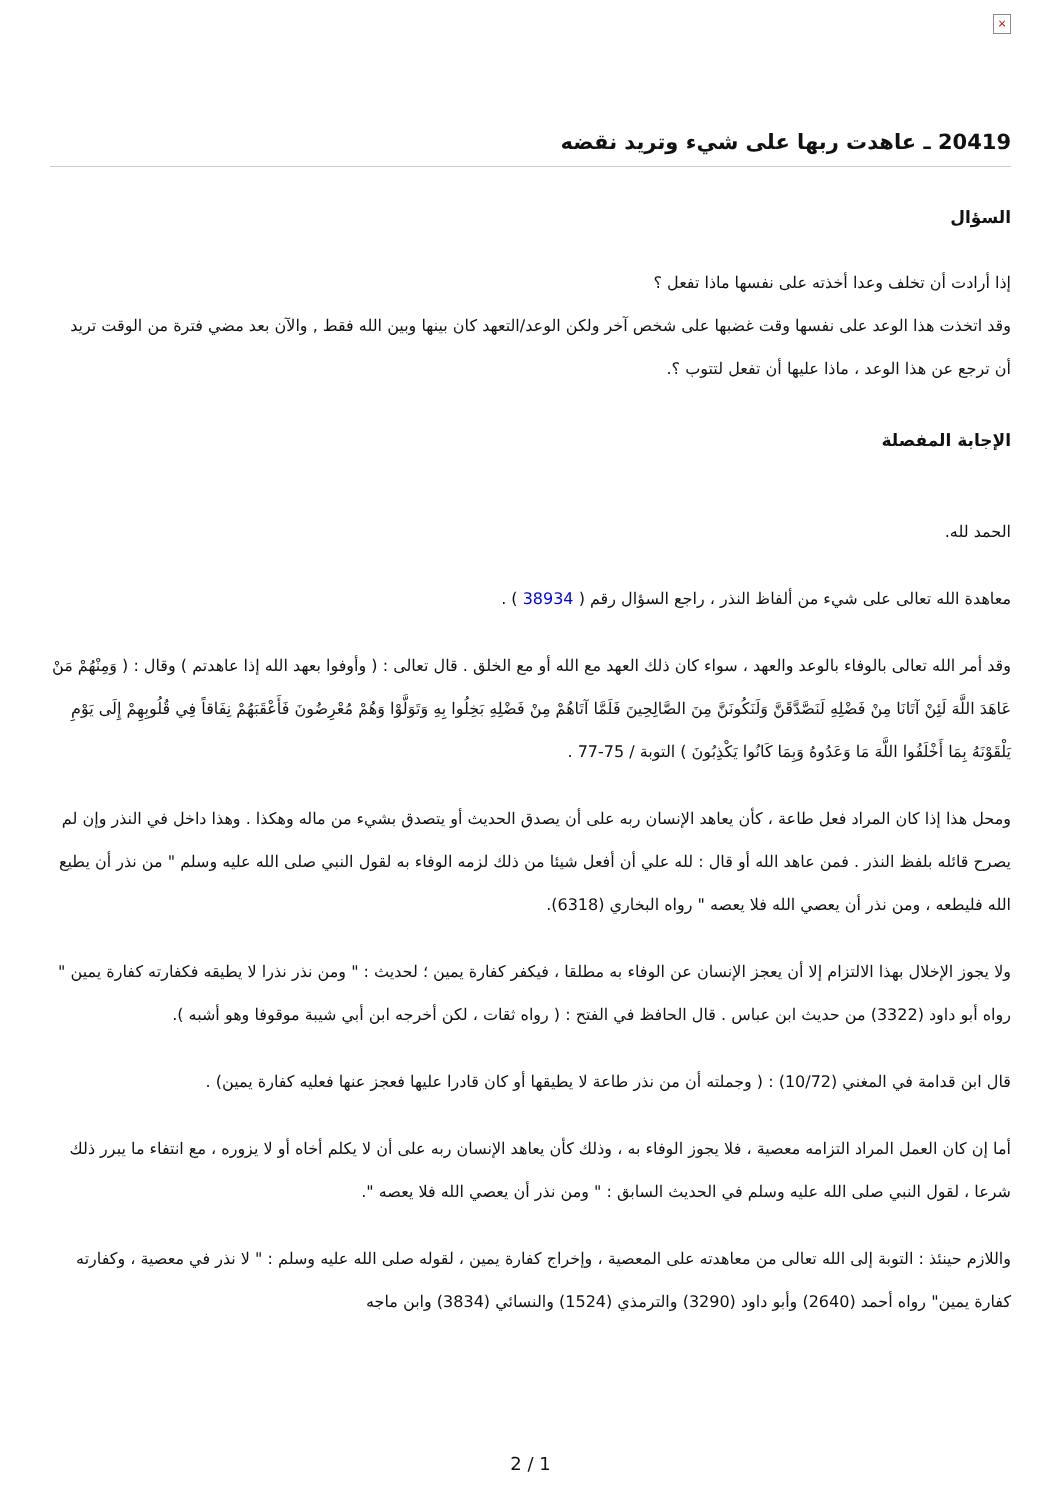×
20419 ـ عاهدت ربها على شيء وتريد نقضه
السؤال
إذا أرادت أن تخلف وعدا أخذته على نفسها ماذا تفعل ؟
وقد اتخذت هذا الوعد على نفسها وقت غضبها على شخص آخر ولكن الوعد/التعهد كان بينها وبين الله فقط , والآن بعد مضي فترة من الوقت تريد أن ترجع عن هذا الوعد ، ماذا عليها أن تفعل لتتوب ؟.
الإجابة المفصلة
الحمد لله.
معاهدة الله تعالى على شيء من ألفاظ النذر ، راجع السؤال رقم ( 38934 ) .
وقد أمر الله تعالى بالوفاء بالوعد والعهد ، سواء كان ذلك العهد مع الله أو مع الخلق . قال تعالى : ( وأوفوا بعهد الله إذا عاهدتم ) وقال : ( وَمِنْهُمْ مَنْ عَاهَدَ اللَّهَ لَئِنْ آتَانَا مِنْ فَضْلِهِ لَنَصَّدَّقَنَّ وَلَنَكُونَنَّ مِنَ الصَّالِحِينَ فَلَمَّا آتَاهُمْ مِنْ فَضْلِهِ بَخِلُوا بِهِ وَتَوَلَّوْا وَهُمْ مُعْرِضُونَ فَأَعْقَبَهُمْ نِفَاقاً فِي قُلُوبِهِمْ إِلَى يَوْمِ يَلْقَوْنَهُ بِمَا أَخْلَفُوا اللَّهَ مَا وَعَدُوهُ وَبِمَا كَانُوا يَكْذِبُونَ ) التوبة / 75-77 .
ومحل هذا إذا كان المراد فعل طاعة ، كأن يعاهد الإنسان ربه على أن يصدق الحديث أو يتصدق بشيء من ماله وهكذا . وهذا داخل في النذر وإن لم يصرح قائله بلفظ النذر . فمن عاهد الله أو قال : لله علي أن أفعل شيئا من ذلك لزمه الوفاء به لقول النبي صلى الله عليه وسلم " من نذر أن يطيع الله فليطعه ، ومن نذر أن يعصي الله فلا يعصه " رواه البخاري (6318).
ولا يجوز الإخلال بهذا الالتزام إلا أن يعجز الإنسان عن الوفاء به مطلقا ، فيكفر كفارة يمين ؛ لحديث : " ومن نذر نذرا لا يطيقه فكفارته كفارة يمين " رواه أبو داود (3322) من حديث ابن عباس . قال الحافظ في الفتح : ( رواه ثقات ، لكن أخرجه ابن أبي شيبة موقوفا وهو أشبه ).
قال ابن قدامة في المغني (10/72) : ( وجملته أن من نذر طاعة لا يطيقها أو كان قادرا عليها فعجز عنها فعليه كفارة يمين) .
أما إن كان العمل المراد التزامه معصية ، فلا يجوز الوفاء به ، وذلك كأن يعاهد الإنسان ربه على أن لا يكلم أخاه أو لا يزوره ، مع انتفاء ما يبرر ذلك شرعا ، لقول النبي صلى الله عليه وسلم في الحديث السابق : " ومن نذر أن يعصي الله فلا يعصه ".
واللازم حينئذ : التوبة إلى الله تعالى من معاهدته على المعصية ، وإخراج كفارة يمين ، لقوله صلى الله عليه وسلم : " لا نذر في معصية ، وكفارته كفارة يمين" رواه أحمد (2640) وأبو داود (3290) والترمذي (1524) والنسائي (3834) وابن ماجه
2 / 1